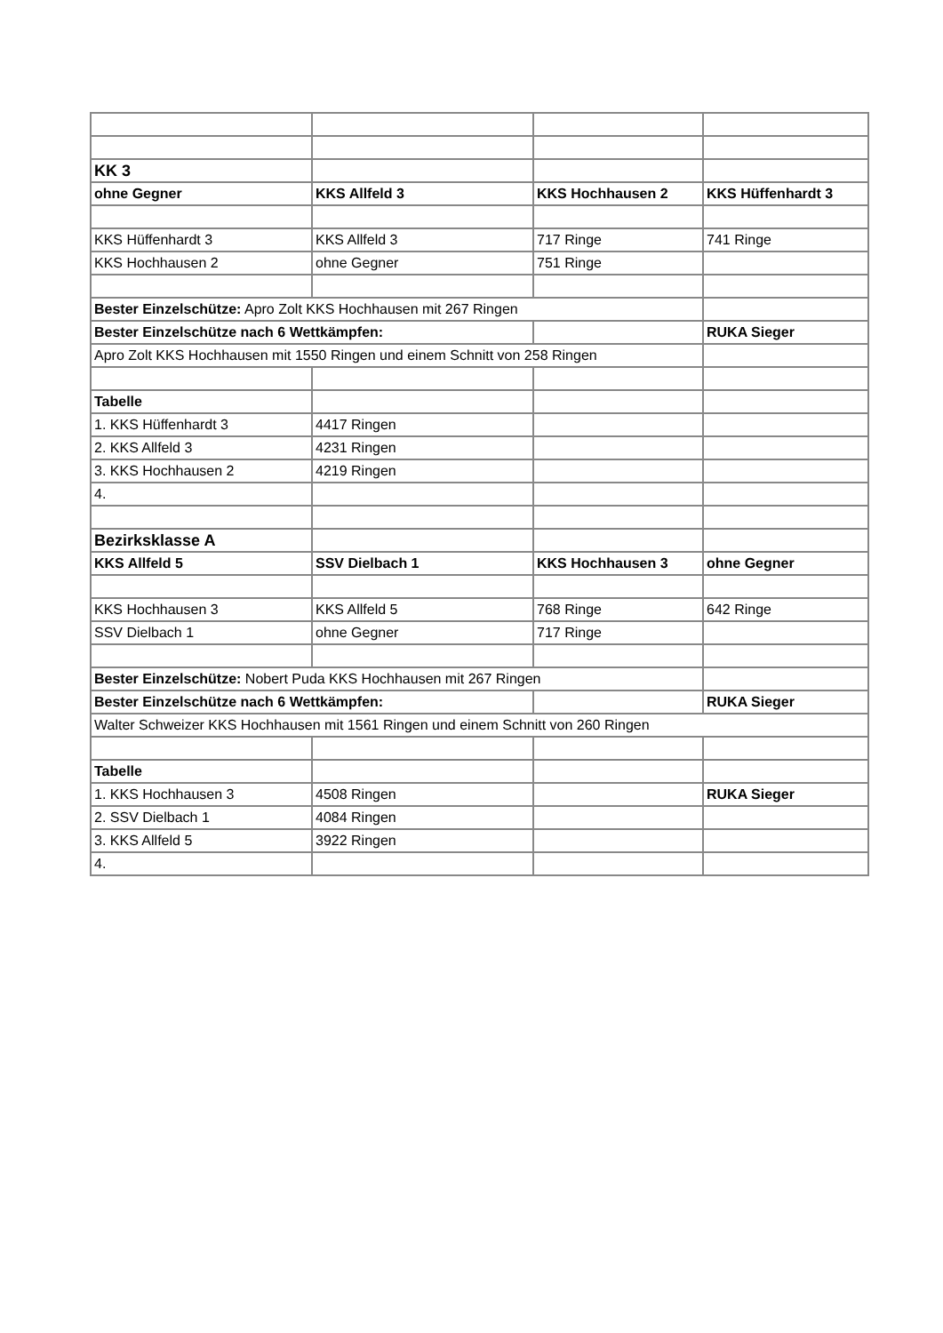| KK 3 | | | |
| ohne Gegner | KKS Allfeld 3 | KKS Hochhausen 2 | KKS Hüffenhardt 3 |
| KKS Hüffenhardt 3 | KKS Allfeld 3 | 717 Ringe | 741 Ringe |
| KKS Hochhausen 2 | ohne Gegner | 751 Ringe | |
| Bester Einzelschütze: Apro Zolt KKS Hochhausen mit 267 Ringen | | | |
| Bester Einzelschütze nach 6 Wettkämpfen: | | | RUKA Sieger |
| Apro Zolt KKS Hochhausen mit 1550 Ringen und einem Schnitt von 258 Ringen | | | |
| Tabelle | | | |
| 1. KKS Hüffenhardt 3 | 4417 Ringen | | |
| 2. KKS Allfeld 3 | 4231 Ringen | | |
| 3. KKS Hochhausen 2 | 4219 Ringen | | |
| 4. | | | |
| Bezirksklasse A | | | |
| KKS Allfeld 5 | SSV Dielbach 1 | KKS Hochhausen 3 | ohne Gegner |
| KKS Hochhausen 3 | KKS Allfeld 5 | 768 Ringe | 642 Ringe |
| SSV Dielbach 1 | ohne Gegner | 717 Ringe | |
| Bester Einzelschütze: Nobert Puda KKS Hochhausen mit 267 Ringen | | | |
| Bester Einzelschütze nach 6 Wettkämpfen: | | | RUKA Sieger |
| Walter Schweizer KKS Hochhausen mit 1561 Ringen und einem Schnitt von 260 Ringen | | | |
| Tabelle | | | |
| 1. KKS Hochhausen 3 | 4508 Ringen | | RUKA Sieger |
| 2. SSV Dielbach 1 | 4084 Ringen | | |
| 3. KKS Allfeld 5 | 3922 Ringen | | |
| 4. | | | |